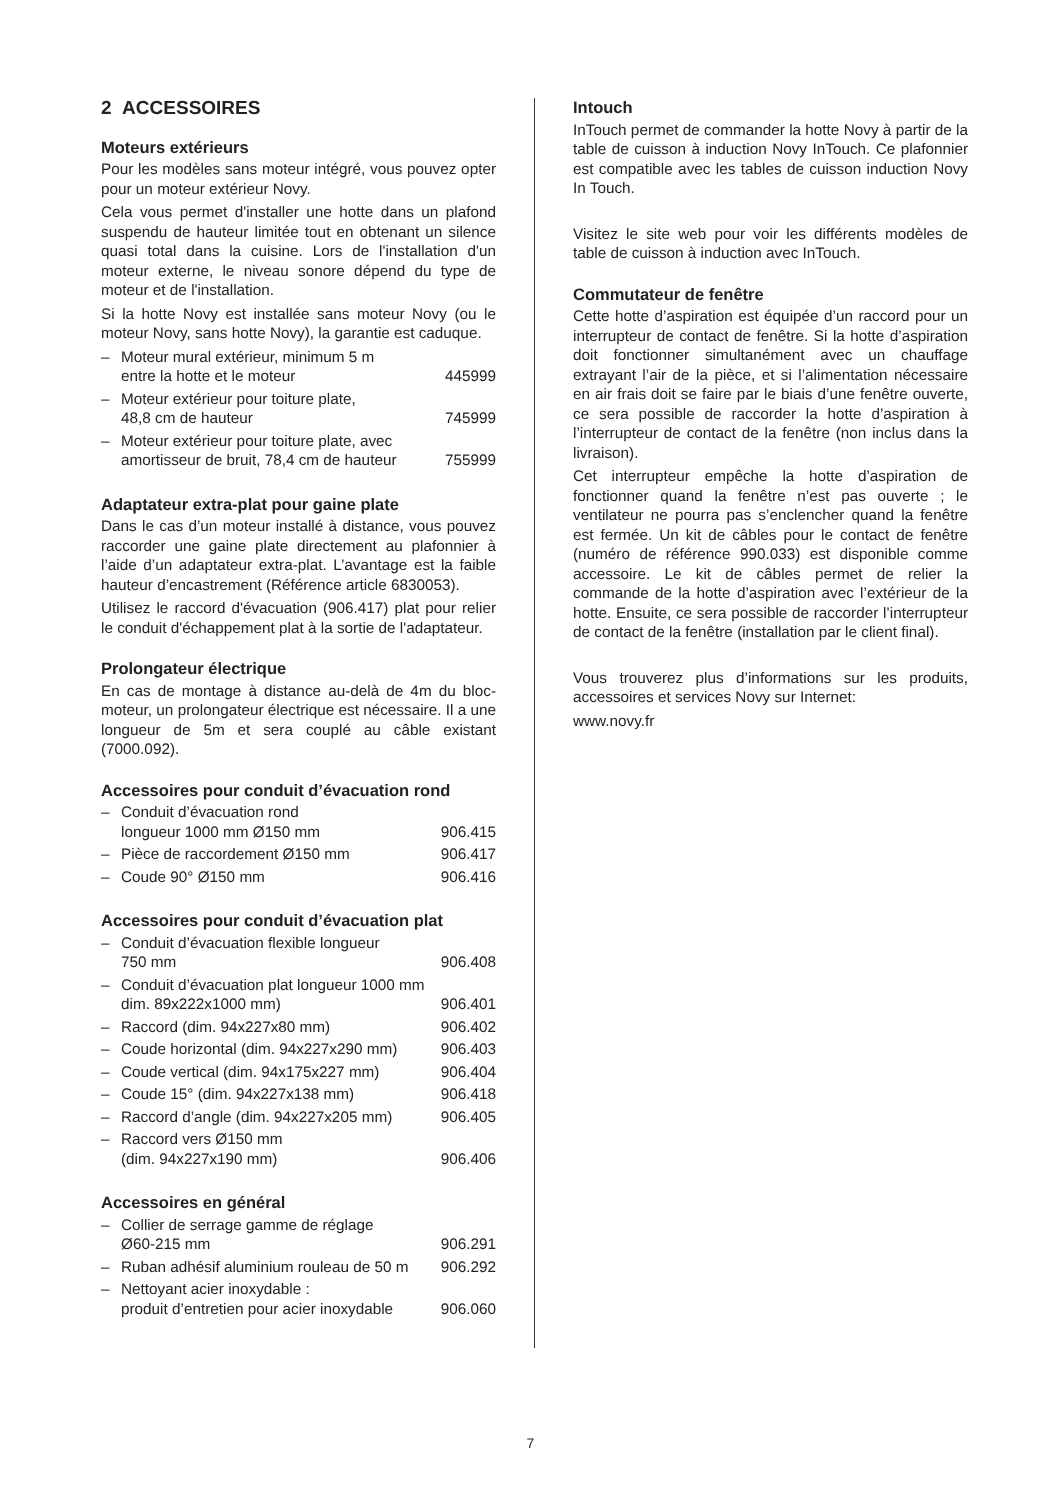2 ACCESSOIRES
Moteurs extérieurs
Pour les modèles sans moteur intégré, vous pouvez opter pour un moteur extérieur Novy.
Cela vous permet d'installer une hotte dans un plafond suspendu de hauteur limitée tout en obtenant un silence quasi total dans la cuisine. Lors de l'installation d'un moteur externe, le niveau sonore dépend du type de moteur et de l'installation.
Si la hotte Novy est installée sans moteur Novy (ou le moteur Novy, sans hotte Novy), la garantie est caduque.
| – | Moteur mural extérieur, minimum 5 m entre la hotte et le moteur | 445999 |
| – | Moteur extérieur pour toiture plate, 48,8 cm de hauteur | 745999 |
| – | Moteur extérieur pour toiture plate, avec amortisseur de bruit, 78,4 cm de hauteur | 755999 |
Adaptateur extra-plat pour gaine plate
Dans le cas d’un moteur installé à distance, vous pouvez raccorder une gaine plate directement au plafonnier à l’aide d’un adaptateur extra-plat. L’avantage est la faible hauteur d’encastrement (Référence article 6830053).
Utilisez le raccord d'évacuation (906.417) plat pour relier le conduit d'échappement plat à la sortie de l'adaptateur.
Prolongateur électrique
En cas de montage à distance au-delà de 4m du bloc-moteur, un prolongateur électrique est nécessaire. Il a une longueur de 5m et sera couplé au câble existant (7000.092).
Accessoires pour conduit d’évacuation rond
| – | Conduit d’évacuation rond longueur 1000 mm Ø150 mm | 906.415 |
| – | Pièce de raccordement Ø150 mm | 906.417 |
| – | Coude 90° Ø150 mm | 906.416 |
Accessoires pour conduit d’évacuation plat
| – | Conduit d’évacuation flexible longueur 750 mm | 906.408 |
| – | Conduit d’évacuation plat longueur 1000 mm dim. 89x222x1000 mm) | 906.401 |
| – | Raccord (dim. 94x227x80 mm) | 906.402 |
| – | Coude horizontal (dim. 94x227x290 mm) | 906.403 |
| – | Coude vertical (dim. 94x175x227 mm) | 906.404 |
| – | Coude 15° (dim. 94x227x138 mm) | 906.418 |
| – | Raccord d’angle (dim. 94x227x205 mm) | 906.405 |
| – | Raccord vers Ø150 mm (dim. 94x227x190 mm) | 906.406 |
Accessoires en général
| – | Collier de serrage gamme de réglage Ø60-215 mm | 906.291 |
| – | Ruban adhésif aluminium rouleau de 50 m | 906.292 |
| – | Nettoyant acier inoxydable : produit d’entretien pour acier inoxydable | 906.060 |
Intouch
InTouch permet de commander la hotte Novy à partir de la table de cuisson à induction Novy InTouch. Ce plafonnier est compatible avec les tables de cuisson induction Novy In Touch.
Visitez le site web pour voir les différents modèles de table de cuisson à induction avec InTouch.
Commutateur de fenêtre
Cette hotte d’aspiration est équipée d’un raccord pour un interrupteur de contact de fenêtre. Si la hotte d’aspiration doit fonctionner simultanément avec un chauffage extrayant l’air de la pièce, et si l’alimentation nécessaire en air frais doit se faire par le biais d’une fenêtre ouverte, ce sera possible de raccorder la hotte d’aspiration à l’interrupteur de contact de la fenêtre (non inclus dans la livraison).
Cet interrupteur empêche la hotte d’aspiration de fonctionner quand la fenêtre n’est pas ouverte ; le ventilateur ne pourra pas s’enclencher quand la fenêtre est fermée. Un kit de câbles pour le contact de fenêtre (numéro de référence 990.033) est disponible comme accessoire. Le kit de câbles permet de relier la commande de la hotte d’aspiration avec l’extérieur de la hotte. Ensuite, ce sera possible de raccorder l’interrupteur de contact de la fenêtre (installation par le client final).
Vous trouverez plus d’informations sur les produits, accessoires et services Novy sur Internet:
www.novy.fr
7